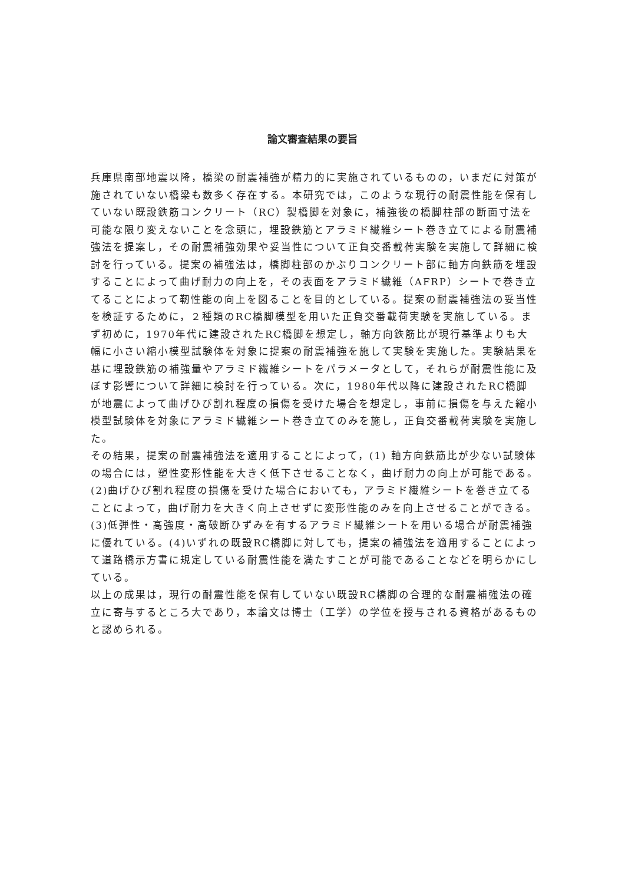論文審査結果の要旨
兵庫県南部地震以降，橋梁の耐震補強が精力的に実施されているものの，いまだに対策が施されていない橋梁も数多く存在する。本研究では，このような現行の耐震性能を保有していない既設鉄筋コンクリート（RC）製橋脚を対象に，補強後の橋脚柱部の断面寸法を可能な限り変えないことを念頭に，埋設鉄筋とアラミド繊維シート巻き立てによる耐震補強法を提案し，その耐震補強効果や妥当性について正負交番載荷実験を実施して詳細に検討を行っている。提案の補強法は，橋脚柱部のかぶりコンクリート部に軸方向鉄筋を埋設することによって曲げ耐力の向上を，その表面をアラミド繊維（AFRP）シートで巻き立てることによって靭性能の向上を図ることを目的としている。提案の耐震補強法の妥当性を検証するために，２種類のRC橋脚模型を用いた正負交番載荷実験を実施している。まず初めに，1970年代に建設されたRC橋脚を想定し，軸方向鉄筋比が現行基準よりも大幅に小さい縮小模型試験体を対象に提案の耐震補強を施して実験を実施した。実験結果を基に埋設鉄筋の補強量やアラミド繊維シートをパラメータとして，それらが耐震性能に及ぼす影響について詳細に検討を行っている。次に，1980年代以降に建設されたRC橋脚が地震によって曲げひび割れ程度の損傷を受けた場合を想定し，事前に損傷を与えた縮小模型試験体を対象にアラミド繊維シート巻き立てのみを施し，正負交番載荷実験を実施した。
その結果，提案の耐震補強法を適用することによって，(1) 軸方向鉄筋比が少ない試験体の場合には，塑性変形性能を大きく低下させることなく，曲げ耐力の向上が可能である。(2)曲げひび割れ程度の損傷を受けた場合においても，アラミド繊維シートを巻き立てることによって，曲げ耐力を大きく向上させずに変形性能のみを向上させることができる。(3)低弾性・高強度・高破断ひずみを有するアラミド繊維シートを用いる場合が耐震補強に優れている。(4)いずれの既設RC橋脚に対しても，提案の補強法を適用することによって道路橋示方書に規定している耐震性能を満たすことが可能であることなどを明らかにしている。
以上の成果は，現行の耐震性能を保有していない既設RC橋脚の合理的な耐震補強法の確立に寄与するところ大であり，本論文は博士（工学）の学位を授与される資格があるものと認められる。